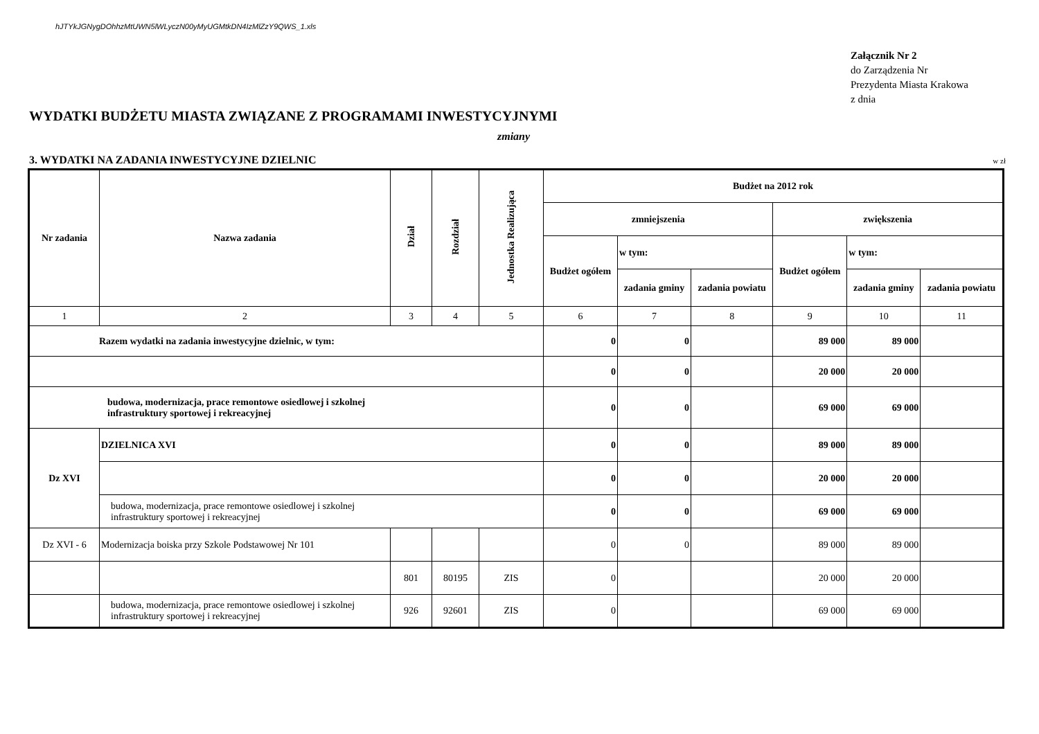hJTYkJGNygDOhhzMtUWN5lWLyczN00yMyUGMtkDN4IzMlZzY9QWS_1.xls
Załącznik Nr 2
do Zarządzenia Nr
Prezydenta Miasta Krakowa
z dnia
WYDATKI BUDŻETU MIASTA ZWIĄZANE Z PROGRAMAMI INWESTYCYJNYMI
zmiany
3. WYDATKI NA ZADANIA INWESTYCYJNE DZIELNIC w zł
| Nr zadania | Nazwa zadania | Dział | Rozdział | Jednostka Realizująca | Budżet na 2012 rok | | | | | |
| --- | --- | --- | --- | --- | --- | --- | --- | --- | --- | --- |
| | | | | | zmniejszenia | | | zwiększenia | | |
| | | | | | Budżet ogółem | w tym: | | Budżet ogółem | w tym: | |
| | | | | | | zadania gminy | zadania powiatu | | zadania gminy | zadania powiatu |
| 1 | 2 | 3 | 4 | 5 | 6 | 7 | 8 | 9 | 10 | 11 |
| Razem wydatki na zadania inwestycyjne dzielnic, w tym: | | | | | 0 | 0 | | 89 000 | 89 000 | |
| | | | | | 0 | 0 | | 20 000 | 20 000 | |
| budowa, modernizacja, prace remontowe osiedlowej i szkolnej infrastruktury sportowej i rekreacyjnej | | | | | 0 | 0 | | 69 000 | 69 000 | |
| Dz XVI | DZIELNICA XVI | | | | 0 | 0 | | 89 000 | 89 000 | |
| | | | | | 0 | 0 | | 20 000 | 20 000 | |
| | budowa, modernizacja, prace remontowe osiedlowej i szkolnej infrastruktury sportowej i rekreacyjnej | | | | 0 | 0 | | 69 000 | 69 000 | |
| Dz XVI - 6 | Modernizacja boiska przy Szkole Podstawowej Nr 101 | | | | 0 | 0 | | 89 000 | 89 000 | |
| | | 801 | 80195 | ZIS | 0 | | | 20 000 | 20 000 | |
| | budowa, modernizacja, prace remontowe osiedlowej i szkolnej infrastruktury sportowej i rekreacyjnej | 926 | 92601 | ZIS | 0 | | | 69 000 | 69 000 | |